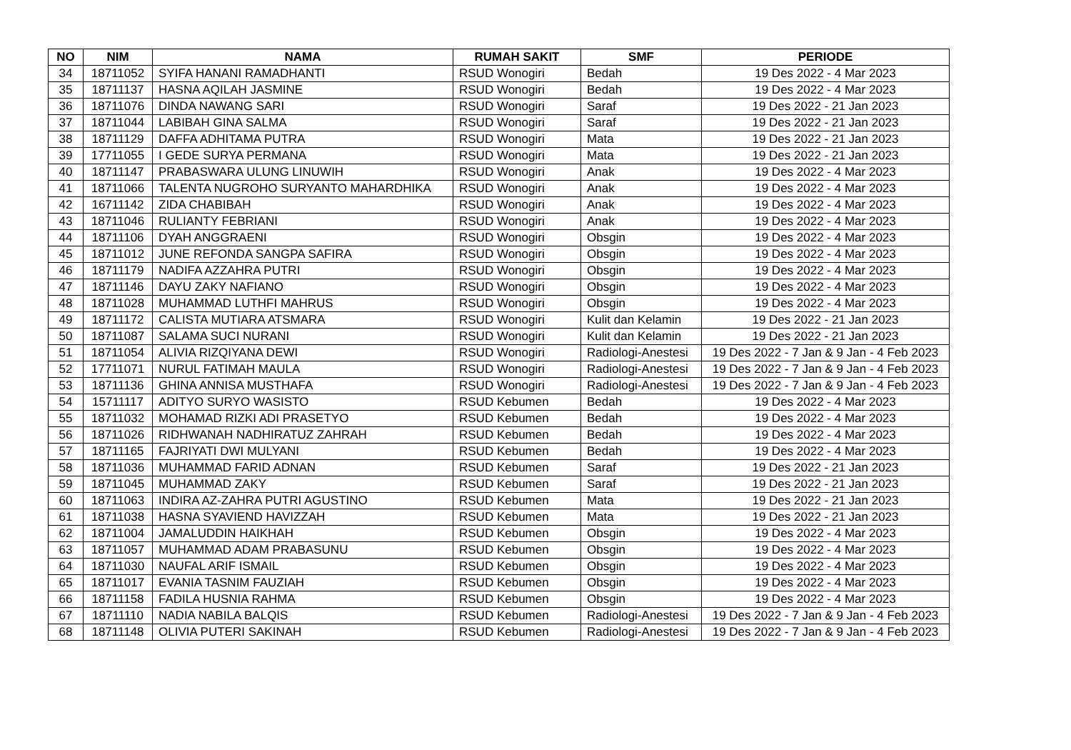| NO | NIM | NAMA | RUMAH SAKIT | SMF | PERIODE |
| --- | --- | --- | --- | --- | --- |
| 34 | 18711052 | SYIFA HANANI RAMADHANTI | RSUD Wonogiri | Bedah | 19 Des 2022 - 4 Mar 2023 |
| 35 | 18711137 | HASNA AQILAH JASMINE | RSUD Wonogiri | Bedah | 19 Des 2022 - 4 Mar 2023 |
| 36 | 18711076 | DINDA NAWANG SARI | RSUD Wonogiri | Saraf | 19 Des 2022 - 21 Jan 2023 |
| 37 | 18711044 | LABIBAH GINA SALMA | RSUD Wonogiri | Saraf | 19 Des 2022 - 21 Jan 2023 |
| 38 | 18711129 | DAFFA ADHITAMA PUTRA | RSUD Wonogiri | Mata | 19 Des 2022 - 21 Jan 2023 |
| 39 | 17711055 | I GEDE SURYA PERMANA | RSUD Wonogiri | Mata | 19 Des 2022 - 21 Jan 2023 |
| 40 | 18711147 | PRABASWARA ULUNG LINUWIH | RSUD Wonogiri | Anak | 19 Des 2022 - 4 Mar 2023 |
| 41 | 18711066 | TALENTA NUGROHO SURYANTO MAHARDHIKA | RSUD Wonogiri | Anak | 19 Des 2022 - 4 Mar 2023 |
| 42 | 16711142 | ZIDA CHABIBAH | RSUD Wonogiri | Anak | 19 Des 2022 - 4 Mar 2023 |
| 43 | 18711046 | RULIANTY FEBRIANI | RSUD Wonogiri | Anak | 19 Des 2022 - 4 Mar 2023 |
| 44 | 18711106 | DYAH ANGGRAENI | RSUD Wonogiri | Obsgin | 19 Des 2022 - 4 Mar 2023 |
| 45 | 18711012 | JUNE REFONDA SANGPA SAFIRA | RSUD Wonogiri | Obsgin | 19 Des 2022 - 4 Mar 2023 |
| 46 | 18711179 | NADIFA AZZAHRA PUTRI | RSUD Wonogiri | Obsgin | 19 Des 2022 - 4 Mar 2023 |
| 47 | 18711146 | DAYU ZAKY NAFIANO | RSUD Wonogiri | Obsgin | 19 Des 2022 - 4 Mar 2023 |
| 48 | 18711028 | MUHAMMAD LUTHFI MAHRUS | RSUD Wonogiri | Obsgin | 19 Des 2022 - 4 Mar 2023 |
| 49 | 18711172 | CALISTA MUTIARA ATSMARA | RSUD Wonogiri | Kulit dan Kelamin | 19 Des 2022 - 21 Jan 2023 |
| 50 | 18711087 | SALAMA SUCI NURANI | RSUD Wonogiri | Kulit dan Kelamin | 19 Des 2022 - 21 Jan 2023 |
| 51 | 18711054 | ALIVIA RIZQIYANA DEWI | RSUD Wonogiri | Radiologi-Anestesi | 19 Des 2022 - 7 Jan & 9 Jan - 4 Feb 2023 |
| 52 | 17711071 | NURUL FATIMAH MAULA | RSUD Wonogiri | Radiologi-Anestesi | 19 Des 2022 - 7 Jan & 9 Jan - 4 Feb 2023 |
| 53 | 18711136 | GHINA ANNISA MUSTHAFA | RSUD Wonogiri | Radiologi-Anestesi | 19 Des 2022 - 7 Jan & 9 Jan - 4 Feb 2023 |
| 54 | 15711117 | ADITYO SURYO WASISTO | RSUD Kebumen | Bedah | 19 Des 2022 - 4 Mar 2023 |
| 55 | 18711032 | MOHAMAD RIZKI ADI PRASETYO | RSUD Kebumen | Bedah | 19 Des 2022 - 4 Mar 2023 |
| 56 | 18711026 | RIDHWANAH NADHIRATUZ ZAHRAH | RSUD Kebumen | Bedah | 19 Des 2022 - 4 Mar 2023 |
| 57 | 18711165 | FAJRIYATI DWI MULYANI | RSUD Kebumen | Bedah | 19 Des 2022 - 4 Mar 2023 |
| 58 | 18711036 | MUHAMMAD FARID ADNAN | RSUD Kebumen | Saraf | 19 Des 2022 - 21 Jan 2023 |
| 59 | 18711045 | MUHAMMAD ZAKY | RSUD Kebumen | Saraf | 19 Des 2022 - 21 Jan 2023 |
| 60 | 18711063 | INDIRA AZ-ZAHRA PUTRI AGUSTINO | RSUD Kebumen | Mata | 19 Des 2022 - 21 Jan 2023 |
| 61 | 18711038 | HASNA SYAVIEND HAVIZZAH | RSUD Kebumen | Mata | 19 Des 2022 - 21 Jan 2023 |
| 62 | 18711004 | JAMALUDDIN HAIKHAH | RSUD Kebumen | Obsgin | 19 Des 2022 - 4 Mar 2023 |
| 63 | 18711057 | MUHAMMAD ADAM PRABASUNU | RSUD Kebumen | Obsgin | 19 Des 2022 - 4 Mar 2023 |
| 64 | 18711030 | NAUFAL ARIF ISMAIL | RSUD Kebumen | Obsgin | 19 Des 2022 - 4 Mar 2023 |
| 65 | 18711017 | EVANIA TASNIM FAUZIAH | RSUD Kebumen | Obsgin | 19 Des 2022 - 4 Mar 2023 |
| 66 | 18711158 | FADILA HUSNIA RAHMA | RSUD Kebumen | Obsgin | 19 Des 2022 - 4 Mar 2023 |
| 67 | 18711110 | NADIA NABILA BALQIS | RSUD Kebumen | Radiologi-Anestesi | 19 Des 2022 - 7 Jan & 9 Jan - 4 Feb 2023 |
| 68 | 18711148 | OLIVIA PUTERI SAKINAH | RSUD Kebumen | Radiologi-Anestesi | 19 Des 2022 - 7 Jan & 9 Jan - 4 Feb 2023 |